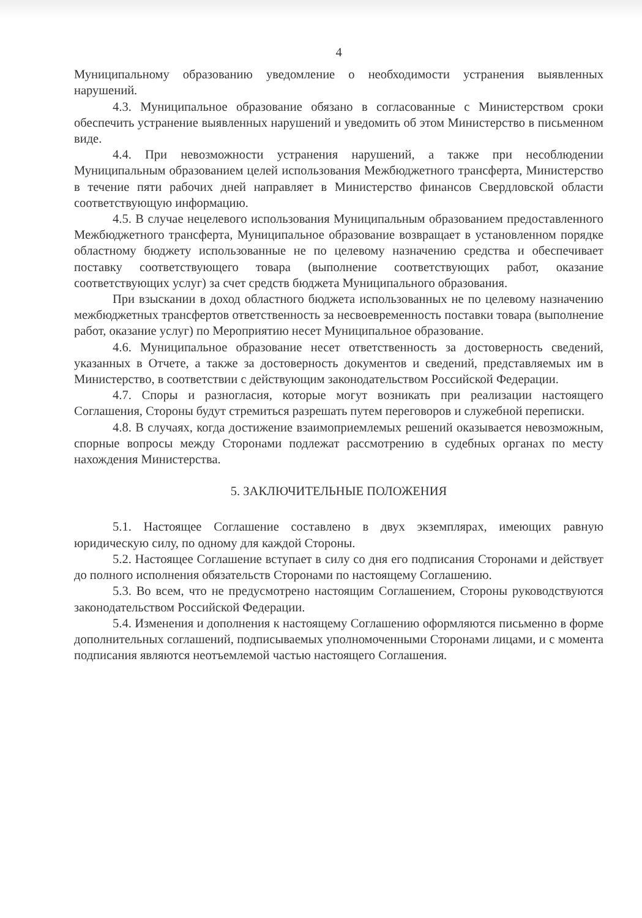4
Муниципальному образованию уведомление о необходимости устранения выявленных нарушений.
4.3. Муниципальное образование обязано в согласованные с Министерством сроки обеспечить устранение выявленных нарушений и уведомить об этом Министерство в письменном виде.
4.4. При невозможности устранения нарушений, а также при несоблюдении Муниципальным образованием целей использования Межбюджетного трансферта, Министерство в течение пяти рабочих дней направляет в Министерство финансов Свердловской области соответствующую информацию.
4.5. В случае нецелевого использования Муниципальным образованием предоставленного Межбюджетного трансферта, Муниципальное образование возвращает в установленном порядке областному бюджету использованные не по целевому назначению средства и обеспечивает поставку соответствующего товара (выполнение соответствующих работ, оказание соответствующих услуг) за счет средств бюджета Муниципального образования.
При взыскании в доход областного бюджета использованных не по целевому назначению межбюджетных трансфертов ответственность за несвоевременность поставки товара (выполнение работ, оказание услуг) по Мероприятию несет Муниципальное образование.
4.6. Муниципальное образование несет ответственность за достоверность сведений, указанных в Отчете, а также за достоверность документов и сведений, представляемых им в Министерство, в соответствии с действующим законодательством Российской Федерации.
4.7. Споры и разногласия, которые могут возникать при реализации настоящего Соглашения, Стороны будут стремиться разрешать путем переговоров и служебной переписки.
4.8. В случаях, когда достижение взаимоприемлемых решений оказывается невозможным, спорные вопросы между Сторонами подлежат рассмотрению в судебных органах по месту нахождения Министерства.
5. ЗАКЛЮЧИТЕЛЬНЫЕ ПОЛОЖЕНИЯ
5.1. Настоящее Соглашение составлено в двух экземплярах, имеющих равную юридическую силу, по одному для каждой Стороны.
5.2. Настоящее Соглашение вступает в силу со дня его подписания Сторонами и действует до полного исполнения обязательств Сторонами по настоящему Соглашению.
5.3. Во всем, что не предусмотрено настоящим Соглашением, Стороны руководствуются законодательством Российской Федерации.
5.4. Изменения и дополнения к настоящему Соглашению оформляются письменно в форме дополнительных соглашений, подписываемых уполномоченными Сторонами лицами, и с момента подписания являются неотъемлемой частью настоящего Соглашения.